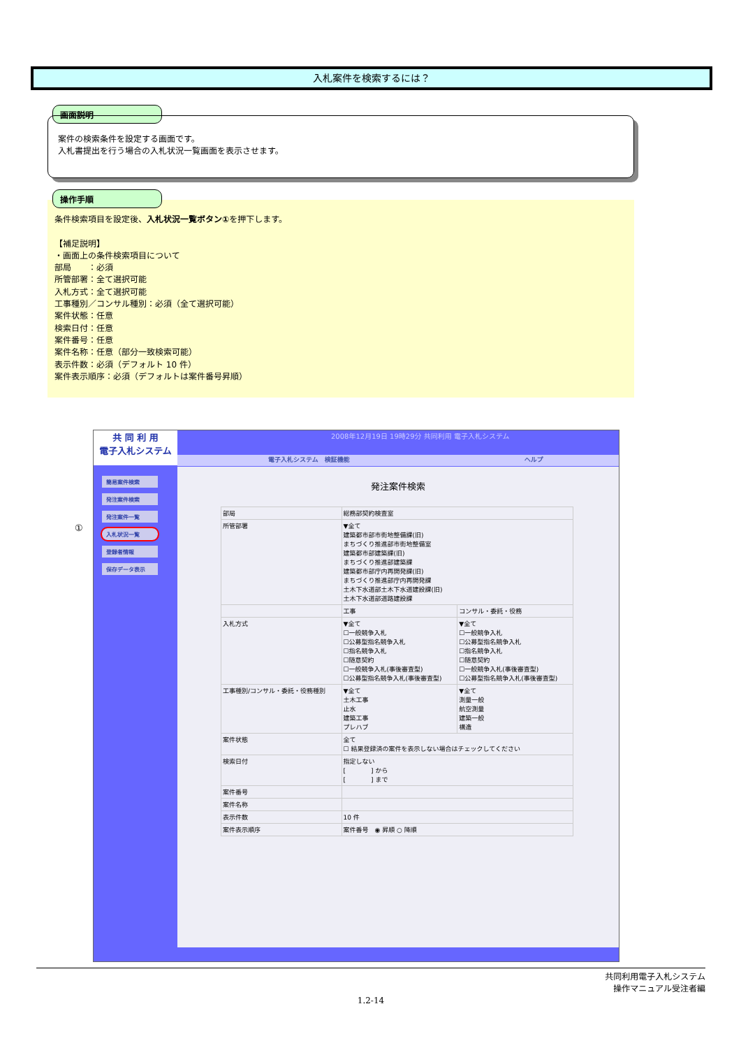入札案件を検索するには？
画面説明
案件の検索条件を設定する画面です。
入札書提出を行う場合の入札状況一覧画面を表示させます。
操作手順
条件検索項目を設定後、入札状況一覧ボタン①を押下します。
【補足説明】
・画面上の条件検索項目について
部局　　：必須
所管部署：全て選択可能
入札方式：全て選択可能
工事種別／コンサル種別：必須（全て選択可能）
案件状態：任意
検索日付：任意
案件番号：任意
案件名称：任意（部分一致検索可能）
表示件数：必須（デフォルト 10 件）
案件表示順序：必須（デフォルトは案件番号昇順）
①
共 同 利 用
電子入札システム
2008年12月19日 19時29分 共同利用 電子入札システム
電子入札システム　検証機能 ヘルプ
簡易案件検索
発注案件検索
発注案件一覧
入札状況一覧
登録者情報
保存データ表示
発注案件検索
| 部局 | 総務部契約検査室 | |
| 所管部署 | ▼全て 建築都市部市街地整備課(旧) まちづくり推進部市街地整備室 建築都市部建築課(旧) まちづくり推進部建築課 建築都市部庁内再開発課(旧) まちづくり推進部庁内再開発課 土木下水道部土木下水道建設課(旧) 土木下水道部道路建設課 | |
| | 工事 | コンサル・委託・役務 |
| 入札方式 | ▼全て ☐一般競争入札 ☐公募型指名競争入札 ☐指名競争入札 ☐随意契約 ☐一般競争入札(事後審査型) ☐公募型指名競争入札(事後審査型) | ▼全て ☐一般競争入札 ☐公募型指名競争入札 ☐指名競争入札 ☐随意契約 ☐一般競争入札(事後審査型) ☐公募型指名競争入札(事後審査型) |
| 工事種別/コンサル・委託・役務種別 | ▼全て 土木工事 止水 建築工事 プレハブ | ▼全て 測量一般 航空測量 建築一般 構造 |
| 案件状態 | 全て ☐ 結果登録済の案件を表示しない場合はチェックしてください | |
| 検索日付 | 指定しない [ ] から [ ] まで | |
| 案件番号 | | |
| 案件名称 | | |
| 表示件数 | 10 件 | |
| 案件表示順序 | 案件番号 ◉ 昇順 ○ 降順 | |
共同利用電子入札システム
操作マニュアル受注者編
1.2-14